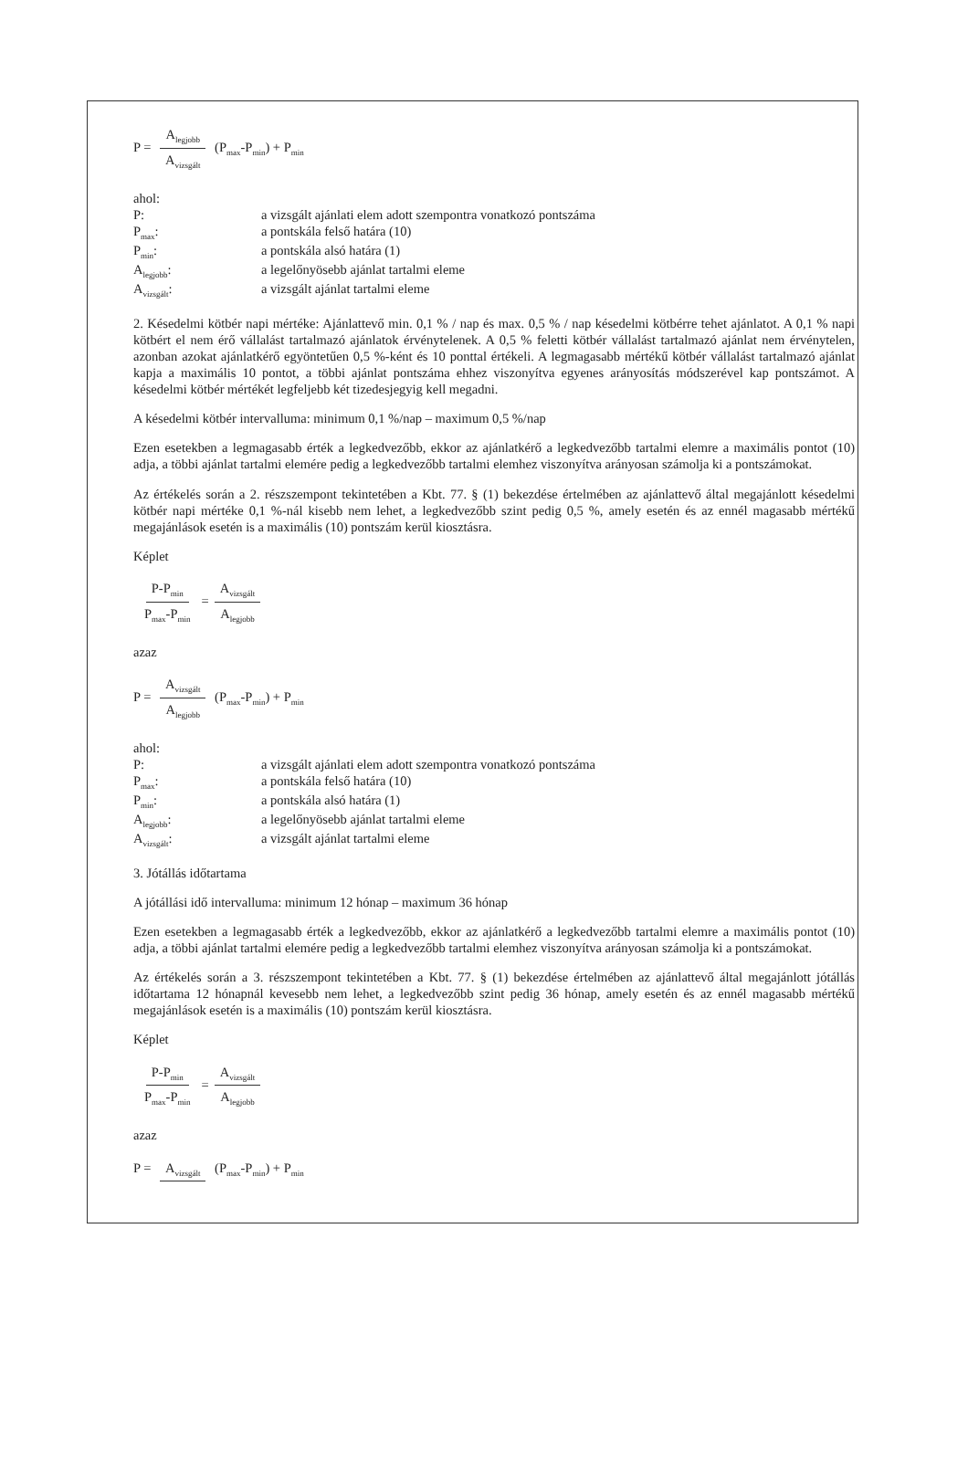P = A<sub>legjobb</sub> A<sub>vizsgált</sub> (P<sub>max</sub>-P<sub>min</sub>) + P<sub>min</sub>
ahol:
P:
a vizsgált ajánlati elem adott szempontra vonatkozó pontszáma
P<sub>max</sub>:
a pontskála felső határa (10)
P<sub>min</sub>:
a pontskála alsó határa (1)
A<sub>legjobb</sub>:
a legelőnyösebb ajánlat tartalmi eleme
A<sub>vizsgált</sub>:
a vizsgált ajánlat tartalmi eleme
2. Késedelmi kötbér napi mértéke: Ajánlattevő min. 0,1 % / nap és max. 0,5 % / nap késedelmi kötbérre tehet ajánlatot. A 0,1 % napi kötbért el nem érő vállalást tartalmazó ajánlatok érvénytelenek. A 0,5 % feletti kötbér vállalást tartalmazó ajánlat nem érvénytelen, azonban azokat ajánlatkérő egyöntetűen 0,5 %-ként és 10 ponttal értékeli. A legmagasabb mértékű kötbér vállalást tartalmazó ajánlat kapja a maximális 10 pontot, a többi ajánlat pontszáma ehhez viszonyítva egyenes arányosítás módszerével kap pontszámot. A késedelmi kötbér mértékét legfeljebb két tizedesjegyig kell megadni.
A késedelmi kötbér intervalluma: minimum 0,1 %/nap – maximum 0,5 %/nap
Ezen esetekben a legmagasabb érték a legkedvezőbb, ekkor az ajánlatkérő a legkedvezőbb tartalmi elemre a maximális pontot (10) adja, a többi ajánlat tartalmi elemére pedig a legkedvezőbb tartalmi elemhez viszonyítva arányosan számolja ki a pontszámokat.
Az értékelés során a 2. részszempont tekintetében a Kbt. 77. § (1) bekezdése értelmében az ajánlattevő által megajánlott késedelmi kötbér napi mértéke 0,1 %-nál kisebb nem lehet, a legkedvezőbb szint pedig 0,5 %, amely esetén és az ennél magasabb mértékű megajánlások esetén is a maximális (10) pontszám kerül kiosztásra.
Képlet
P-P<sub>min</sub> P<sub>max</sub>-P<sub>min</sub> = A<sub>vizsgált</sub> A<sub>legjobb</sub>
azaz
P = A<sub>vizsgált</sub> A<sub>legjobb</sub> (P<sub>max</sub>-P<sub>min</sub>) + P<sub>min</sub>
ahol:
P:
a vizsgált ajánlati elem adott szempontra vonatkozó pontszáma
P<sub>max</sub>:
a pontskála felső határa (10)
P<sub>min</sub>:
a pontskála alsó határa (1)
A<sub>legjobb</sub>:
a legelőnyösebb ajánlat tartalmi eleme
A<sub>vizsgált</sub>:
a vizsgált ajánlat tartalmi eleme
3. Jótállás időtartama
A jótállási idő intervalluma: minimum 12 hónap – maximum 36 hónap
Ezen esetekben a legmagasabb érték a legkedvezőbb, ekkor az ajánlatkérő a legkedvezőbb tartalmi elemre a maximális pontot (10) adja, a többi ajánlat tartalmi elemére pedig a legkedvezőbb tartalmi elemhez viszonyítva arányosan számolja ki a pontszámokat.
Az értékelés során a 3. részszempont tekintetében a Kbt. 77. § (1) bekezdése értelmében az ajánlattevő által megajánlott jótállás időtartama 12 hónapnál kevesebb nem lehet, a legkedvezőbb szint pedig 36 hónap, amely esetén és az ennél magasabb mértékű megajánlások esetén is a maximális (10) pontszám kerül kiosztásra.
Képlet
P-P<sub>min</sub> P<sub>max</sub>-P<sub>min</sub> = A<sub>vizsgált</sub> A<sub>legjobb</sub>
azaz
P = A<sub>vizsgált</sub> (P<sub>max</sub>-P<sub>min</sub>) + P<sub>min</sub>